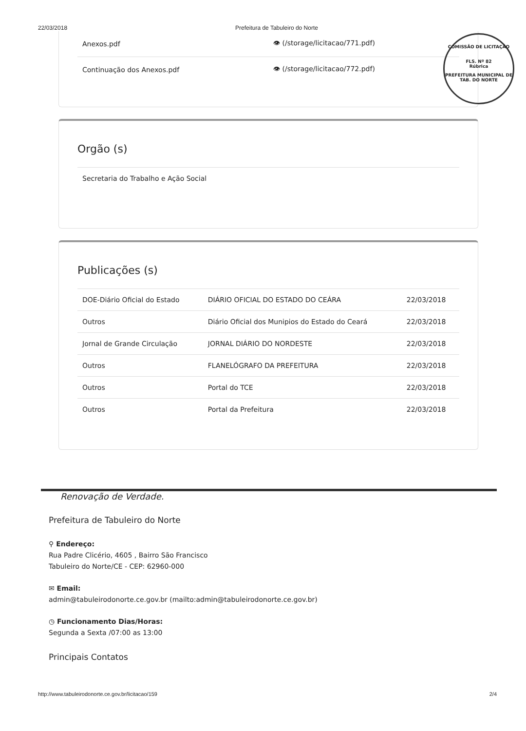22/03/2018 Prefeitura de Tabuleiro do Norte
COMISSÃO DE LICITAÇÃO
FLS. Nº 82
Rúbrica
PREFEITURA MUNICIPAL DE TAB. DO NORTE
| Anexos.pdf | 👁 (/storage/licitacao/771.pdf) |
| Continuação dos Anexos.pdf | 👁 (/storage/licitacao/772.pdf) |
Orgão (s)
Secretaria do Trabalho e Ação Social
Publicações (s)
| DOE-Diário Oficial do Estado | DIÁRIO OFICIAL DO ESTADO DO CEÁRA | 22/03/2018 |
| Outros | Diário Oficial dos Munipios do Estado do Ceará | 22/03/2018 |
| Jornal de Grande Circulação | JORNAL DIÁRIO DO NORDESTE | 22/03/2018 |
| Outros | FLANELÓGRAFO DA PREFEITURA | 22/03/2018 |
| Outros | Portal do TCE | 22/03/2018 |
| Outros | Portal da Prefeitura | 22/03/2018 |
Renovação de Verdade.
Prefeitura de Tabuleiro do Norte
⚲ Endereço:
Rua Padre Clicério, 4605 , Bairro São Francisco
Tabuleiro do Norte/CE - CEP: 62960-000
✉ Email:
admin@tabuleirodonorte.ce.gov.br (mailto:admin@tabuleirodonorte.ce.gov.br)
◷ Funcionamento Dias/Horas:
Segunda a Sexta /07:00 as 13:00
Principais Contatos
http://www.tabuleirodonorte.ce.gov.br/licitacao/159 2/4